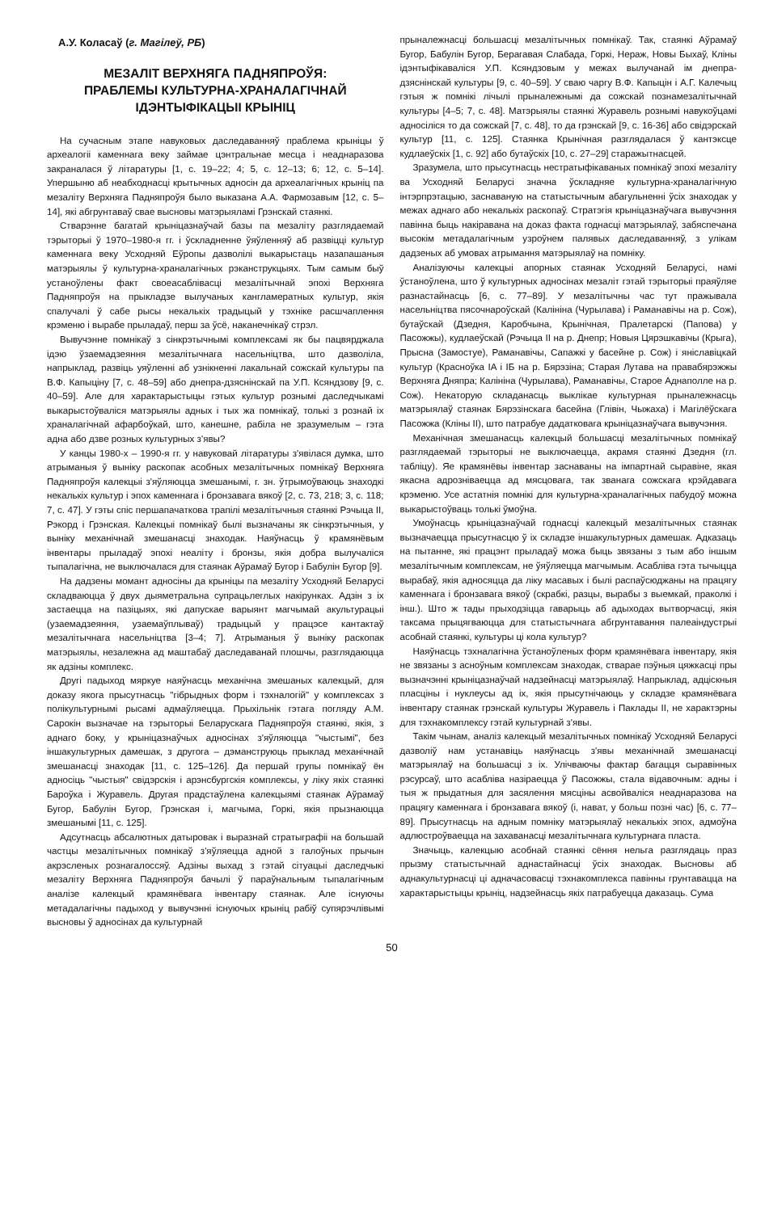А.У. Коласаў (г. Магілеў, РБ)
МЕЗАЛІТ ВЕРХНЯГА ПАДНЯПРОЎЯ:
ПРАБЛЕМЫ КУЛЬТУРНА-ХРАНАЛАГІЧНАЙ
ІДЭНТЫФІКАЦЫІ КРЫНІЦ
На сучасным этапе навуковых даследаванняў праблема крыніцы ў археалогіі каменнага веку займае цэнтральнае месца і неаднаразова закраналася ў літаратуры [1, с. 19–22; 4; 5, с. 12–13; 6; 12, с. 5–14]. Упершыню аб неабходнасці крытычных адносін да археалагічных крыніц па мезаліту Верхняга Падняпроўя было выказана А.А. Фармозавым [12, с. 5–14], які абгрунтаваў свае высновы матэрыяламі Грэнскай стаянкі.
Стварэнне багатай крыніцазнаўчай базы па мезаліту разглядаемай тэрыторыі ў 1970–1980-я гг. і ўскладненне ўяўленняў аб развіцці культур каменнага веку Усходняй Еўропы дазволілі выкарыстаць назапашаныя матэрыялы ў культурна-храналагічных рэканструкцыях. Тым самым быў устаноўлены факт своеасаблівасці мезалітычнай эпохі Верхняга Падняпроўя на прыкладзе вылучаных кангламератных культур, якія спалучалі ў сабе рысы некалькіх традыцый у тэхніке расшчаплення крэменю і вырабе прыладаў, перш за ўсё, наканечнікаў стрэл.
Вывучэнне помнікаў з сінкрэтычнымі комплексамі як бы пацвярджала ідэю ўзаемадзеяння мезалітычнага насельніцтва, што дазволіла, напрыклад, развіць уяўленні аб узнікненні лакальнай сожскай культуры па В.Ф. Капыціну [7, с. 48–59] або днепра-дзяснінскай па У.П. Ксяндзову [9, с. 40–59]. Але для характарыстыцы гэтых культур рознымі даследчыкамі выкарыстоўваліся матэрыялы адных і тых жа помнікаў, толькі з рознай іх храналагічнай афарбоўкай, што, канешне, рабіла не зразумелым – гэта адна або дзве розных культурных з'явы?
У канцы 1980-х – 1990-я гг. у навуковай літаратуры з'явілася думка, што атрыманыя ў выніку раскопак асобных мезалітычных помнікаў Верхняга Падняпроўя калекцыі з'яўляюцца змешанымі, г. зн. ўтрымоўваюць знаходкі некалькіх культур і эпох каменнага і бронзавага вякоў [2, с. 73, 218; 3, с. 118; 7, с. 47]. У гэты спіс першапачаткова трапілі мезалітычныя стаянкі Рэчыца II, Рэкорд і Грэнская. Калекцыі помнікаў былі вызначаны як сінкрэтычныя, у выніку механічнай змешанасці знаходак. Наяўнасць ў крамянёвым інвентары прыладаў эпохі неаліту і бронзы, якія добра вылучаліся тыпалагічна, не выключалася для стаянак Аўрамаў Бугор і Бабулін Бугор [9].
На дадзены момант адносіны да крыніцы па мезаліту Усходняй Беларусі складваюцца ў двух дыяметральна супрацьлеглых накірунках. Адзін з іх застаецца на пазіцыях, які дапускае варыянт магчымай акультурацыі (узаемадзеяння, узаемаўплываў) традыцый у працэсе кантактаў мезалітычнага насельніцтва [3–4; 7]. Атрыманыя ў выніку раскопак матэрыялы, незалежна ад маштабаў даследаванай плошчы, разглядаюцца як адзіны комплекс.
Другі падыход мяркуе наяўнасць механічна змешаных калекцый, для доказу якога прысутнасць "гібрыдных форм і тэхналогій" у комплексах з полікультурнымі рысамі адмаўляецца. Прыхільнік гэтага погляду А.М. Сарокін вызначае на тэрыторыі Беларускага Падняпроўя стаянкі, якія, з аднаго боку, у крыніцазнаўчых адносінах з'яўляюцца "чыстымі", без іншакультурных дамешак, з другога – дэманструюць прыклад механічнай змешанасці знаходак [11, с. 125–126]. Да першай групы помнікаў ён адносіць "чыстыя" свідэрскія і арэнсбургскія комплексы, у ліку якіх стаянкі Бароўка і Журавель. Другая прадстаўлена калекцыямі стаянак Аўрамаў Бугор, Бабулін Бугор, Грэнская і, магчыма, Горкі, якія прызнаюцца змешанымі [11, с. 125].
Адсутнасць абсалютных датыровак і выразнай стратыграфіі на большай частцы мезалітычных помнікаў з'яўляецца адной з галоўных прычын акрэсленых рознагалоссяў. Адзіны выхад з гэтай сітуацыі даследчыкі мезаліту Верхняга Падняпроўя бачылі ў параўнальным тыпалагічным аналізе калекцый крамянёвага інвентару стаянак. Але існуючы метадалагічны падыход у вывучэнні існуючых крыніц рабіў супярэчлівымі высновы ў адносінах да культурнай
прыналежнасці большасці мезалітычных помнікаў. Так, стаянкі Аўрамаў Бугор, Бабулін Бугор, Берагавая Слабада, Горкі, Нераж, Новы Быхаў, Кліны ідэнтыфікаваліся У.П. Ксяндзовым у межах вылучанай ім днепра-дзяснінскай культуры [9, с. 40–59]. У сваю чаргу В.Ф. Капыцін і А.Г. Калечыц гэтыя ж помнікі лічылі прыналежнымі да сожскай познамезалітычнай культуры [4–5; 7, с. 48]. Матэрыялы стаянкі Журавель рознымі навукоўцамі адносіліся то да сожскай [7, с. 48], то да грэнскай [9, с. 16-36] або свідэрскай культур [11, с. 125]. Стаянка Крынічная разглядалася ў кантэксце кудлаеўскіх [1, с. 92] або бутаўскіх [10, с. 27–29] старажытнасцей.
Зразумела, што прысутнасць нестратыфікаваных помнікаў эпохі мезаліту ва Усходняй Беларусі значна ўскладняе культурна-храналагічную інтэрпрэтацыю, заснаваную на статыстычным абагульненні ўсіх знаходак у межах аднаго або некалькіх раскопаў. Стратэгія крыніцазнаўчага вывучэння павінна быць накіравана на доказ факта годнасці матэрыялаў, забяспечана высокім метадалагічным узроўнем палявых даследаванняў, з улікам дадзеных аб умовах атрымання матэрыялаў на помніку.
Аналізуючы калекцыі апорных стаянак Усходняй Беларусі, намі ўстаноўлена, што ў культурных адносінах мезаліт гэтай тэрыторыі праяўляе разнастайнасць [6, с. 77–89]. У мезалітычны час тут пражывала насельніцтва пясочнароўскай (Калініна (Чурылава) і Раманавічы на р. Сож), бутаўскай (Дзедня, Каробчына, Крынічная, Пралетарскі (Папова) у Пасожжы), кудлаеўскай (Рэчыца II на р. Днепр; Новыя Цярэшкавічы (Крыга), Прысна (Замостуе), Раманавічы, Сапажкі у басейне р. Сож) і яніславіцкай культур (Красноўка IA і IБ на р. Бярэзіна; Старая Лутава на правабярэжжы Верхняга Дняпра; Калініна (Чурылава), Раманавічы, Старое Аднаполле на р. Сож). Некаторую складанасць выклікае культурная прыналежнасць матэрыялаў стаянак Бярэзінскага басейна (Глівін, Чыжаха) і Магілёўскага Пасожжа (Кліны II), што патрабуе дадатковага крыніцазнаўчага вывучэння.
Механічная змешанасць калекцый большасці мезалітычных помнікаў разглядаемай тэрыторыі не выключаецца, акрамя стаянкі Дзедня (гл. табліцу). Яе крамянёвы інвентар заснаваны на імпартнай сыравіне, якая якасна адрозніваецца ад мясцовага, так званага сожскага крэйдавага крэменю. Усе астатнія помнікі для культурна-храналагічных пабудоў можна выкарыстоўваць толькі ўмоўна.
Умоўнасць крыніцазнаўчай годнасці калекцый мезалітычных стаянак вызначаецца прысутнасцю ў іх складзе іншакультурных дамешак. Адказаць на пытанне, які працэнт прыладаў можа быць звязаны з тым або іншым мезалітычным комплексам, не ўяўляецца магчымым. Асабліва гэта тычыцца вырабаў, якія адносяцца да ліку масавых і былі распаўсюджаны на працягу каменнага і бронзавага вякоў (скрабкі, разцы, вырабы з выемкай, праколкі і інш.). Што ж тады прыходзіцца гаварыць аб адыходах вытворчасці, якія таксама прыцягваюцца для статыстычнага абгрунтавання палеаіндустрыі асобнай стаянкі, культуры ці кола культур?
Наяўнасць тэхналагічна ўстаноўленых форм крамянёвага інвентару, якія не звязаны з асноўным комплексам знаходак, стварае пэўныя цяжкасці пры вызначэнні крыніцазнаўчай надзейнасці матэрыялаў. Напрыклад, адціскныя пласціны і нуклеусы ад іх, якія прысутнічаюць у складзе крамянёвага інвентару стаянак грэнскай культуры Журавель і Паклады II, не характэрны для тэхнакомплексу гэтай культурнай з'явы.
Такім чынам, аналіз калекцый мезалітычных помнікаў Усходняй Беларусі дазволіў нам устанавіць наяўнасць з'явы механічнай змешанасці матэрыялаў на большасці з іх. Улічваючы фактар багацця сыравінных рэсурсаў, што асабліва назіраецца ў Пасожжы, стала відавочным: адны і тыя ж прыдатныя для засялення мясціны асвойваліся неаднаразова на працягу каменнага і бронзавага вякоў (і, нават, у больш позні час) [6, с. 77–89]. Прысутнасць на адным помніку матэрыялаў некалькіх эпох, адмоўна адлюстроўваецца на захаванасці мезалітычнага культурнага пласта.
Значыць, калекцыю асобнай стаянкі сёння нельга разглядаць праз прызму статыстычнай аднастайнасці ўсіх знаходак. Высновы аб аднакультурнасці ці адначасовасці тэхнакомплекса павінны грунтавацца на характарыстыцы крыніц, надзейнасць якіх патрабуецца даказаць. Сума
50